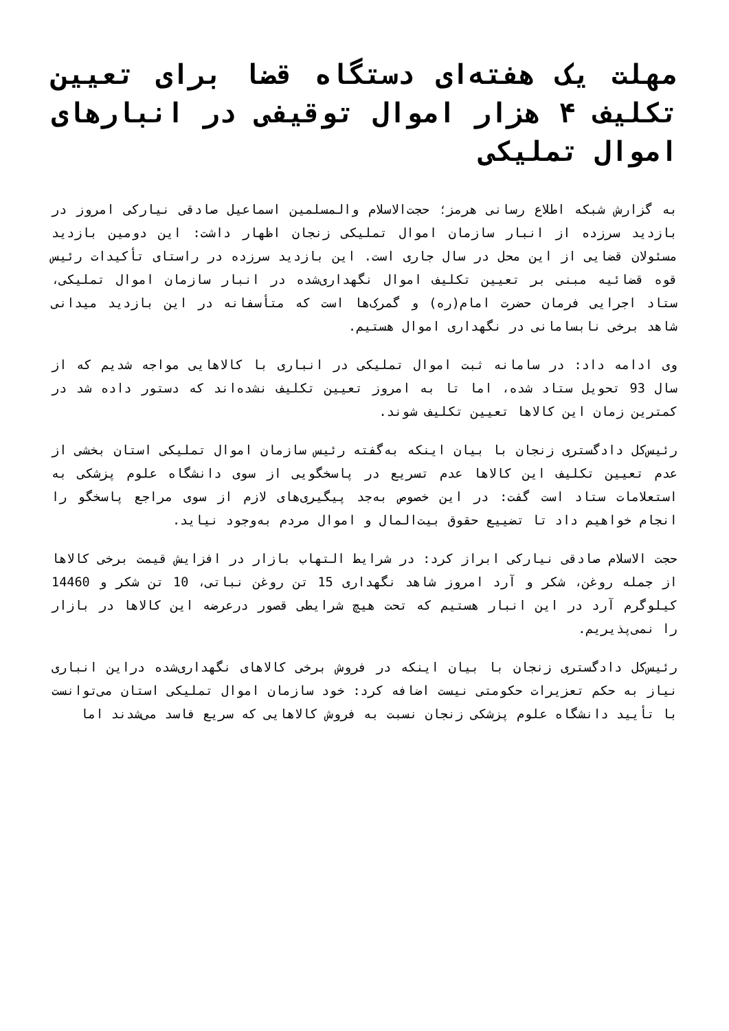مهلت یک هفته‌ای دستگاه قضا برای تعیین تکلیف ۴ هزار اموال توقیفی در انبارهای اموال تملیکی
به گزارش شبکه اطلاع رسانی هرمز؛ حجت‌الاسلام والمسلمین اسماعیل صادقی نیارکی امروز در بازدید سرزده از انبار سازمان اموال تملیکی زنجان اظهار داشت: این دومین بازدید مسئولان قضایی از این محل در سال جاری است. این بازدید سرزده در راستای تأکیدات رئیس قوه قضائیه مبنی بر تعیین تکلیف اموال نگهداری‌شده در انبار سازمان اموال تملیکی، ستاد اجرایی فرمان حضرت امام(ره) و گمرک‌ها است که متأسفانه در این بازدید میدانی شاهد برخی نابسامانی در نگهداری اموال هستیم.
وی ادامه داد: در سامانه ثبت اموال تملیکی در انباری با کالاهایی مواجه شدیم که از سال 93 تحویل ستاد شده، اما تا به امروز تعیین تکلیف نشده‌اند که دستور داده شد در کمترین زمان این کالاها تعیین تکلیف شوند.
رئیس‌کل دادگستری زنجان با بیان اینکه به‌گفته رئیس سازمان اموال تملیکی استان بخشی از عدم تعیین تکلیف این کالاها عدم تسریع در پاسخگویی از سوی دانشگاه علوم پزشکی به استعلامات ستاد است گفت: در این خصوص به‌جد پیگیری‌های لازم از سوی مراجع پاسخگو را انجام خواهیم داد تا تضییع حقوق بیت‌المال و اموال مردم به‌وجود نیاید.
حجت الاسلام صادقی نیارکی ابراز کرد: در شرایط التهاب بازار در افزایش قیمت برخی کالاها از جمله روغن، شکر و آرد امروز شاهد نگهداری 15 تن روغن نباتی، 10 تن شکر و 14460 کیلوگرم آرد در این انبار هستیم که تحت هیچ شرایطی قصور درعرضه این کالاها در بازار را نمی‌پذیریم.
رئیس‌کل دادگستری زنجان با بیان اینکه در فروش برخی کالاهای نگهداری‌شده دراین انباری نیاز به حکم تعزیرات حکومتی نیست اضافه کرد: خود سازمان اموال تملیکی استان می‌توانست با تأیید دانشگاه علوم پزشکی زنجان نسبت به فروش کالاهایی که سریع فاسد می‌شدند اما